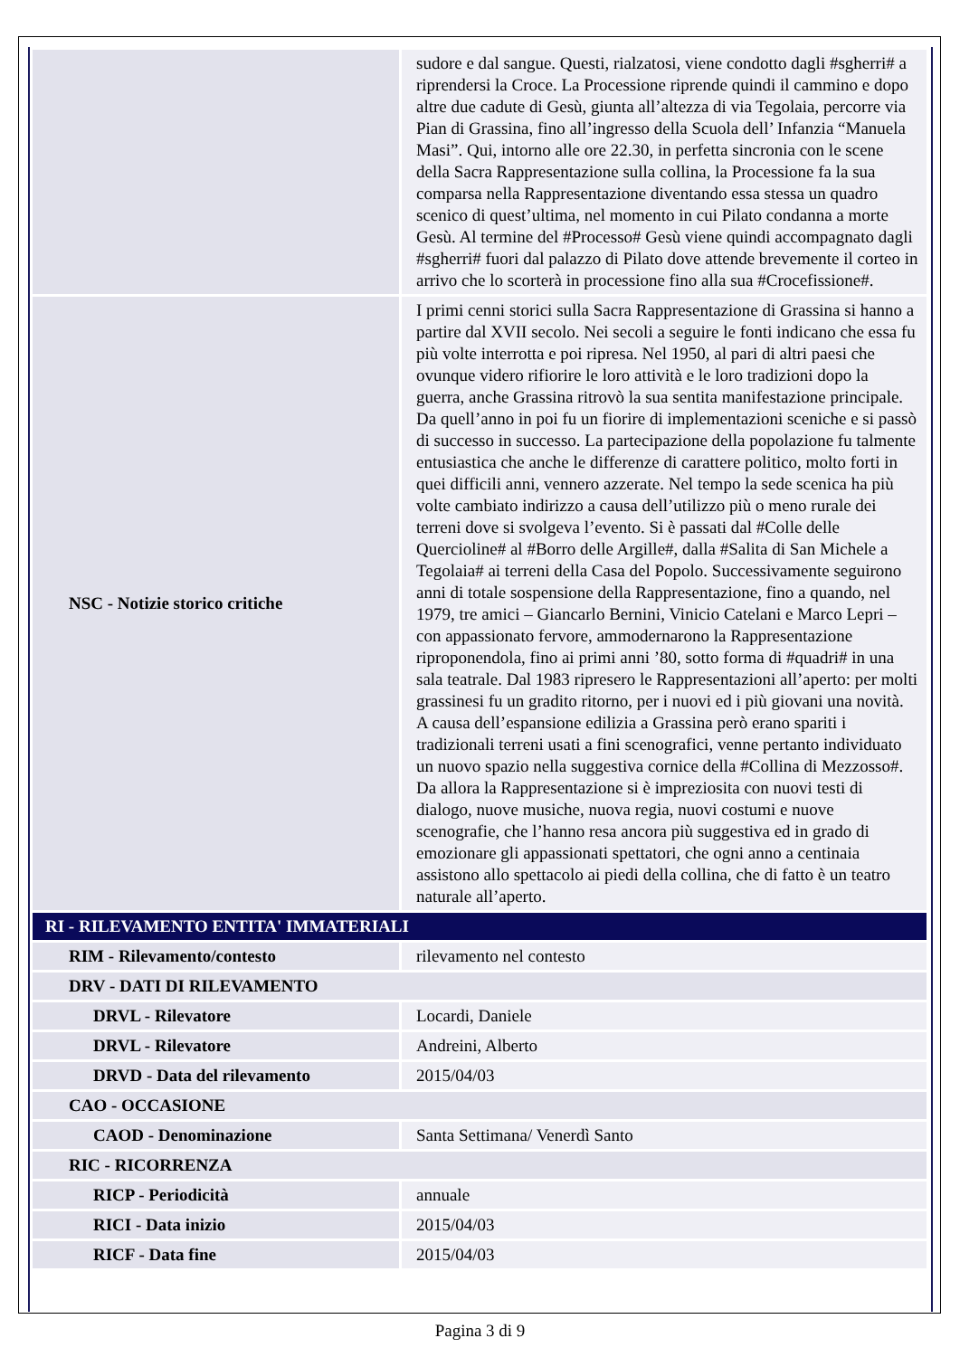| | sudore e dal sangue. Questi, rialzatosi, viene condotto dagli #sgherri# a riprendersi la Croce. La Processione riprende quindi il cammino e dopo altre due cadute di Gesù, giunta all’altezza di via Tegolaia, percorre via Pian di Grassina, fino all’ingresso della Scuola dell’ Infanzia “Manuela Masi”. Qui, intorno alle ore 22.30, in perfetta sincronia con le scene della Sacra Rappresentazione sulla collina, la Processione fa la sua comparsa nella Rappresentazione diventando essa stessa un quadro scenico di quest’ultima, nel momento in cui Pilato condanna a morte Gesù. Al termine del #Processo# Gesù viene quindi accompagnato dagli #sgherri# fuori dal palazzo di Pilato dove attende brevemente il corteo in arrivo che lo scorterà in processione fino alla sua #Crocefissione#. |
| NSC - Notizie storico critiche | I primi cenni storici sulla Sacra Rappresentazione di Grassina si hanno a partire dal XVII secolo. Nei secoli a seguire le fonti indicano che essa fu più volte interrotta e poi ripresa. Nel 1950, al pari di altri paesi che ovunque videro rifiorire le loro attività e le loro tradizioni dopo la guerra, anche Grassina ritrovò la sua sentita manifestazione principale. Da quell’anno in poi fu un fiorire di implementazioni sceniche e si passò di successo in successo. La partecipazione della popolazione fu talmente entusiastica che anche le differenze di carattere politico, molto forti in quei difficili anni, vennero azzerate. Nel tempo la sede scenica ha più volte cambiato indirizzo a causa dell’utilizzo più o meno rurale dei terreni dove si svolgeva l’evento. Si è passati dal #Colle delle Quercioline# al #Borro delle Argille#, dalla #Salita di San Michele a Tegolaia# ai terreni della Casa del Popolo. Successivamente seguirono anni di totale sospensione della Rappresentazione, fino a quando, nel 1979, tre amici – Giancarlo Bernini, Vinicio Catelani e Marco Lepri – con appassionato fervore, ammodernarono la Rappresentazione riproponendola, fino ai primi anni ’80, sotto forma di #quadri# in una sala teatrale. Dal 1983 ripresero le Rappresentazioni all’aperto: per molti grassinesi fu un gradito ritorno, per i nuovi ed i più giovani una novità. A causa dell’espansione edilizia a Grassina però erano spariti i tradizionali terreni usati a fini scenografici, venne pertanto individuato un nuovo spazio nella suggestiva cornice della #Collina di Mezzosso#. Da allora la Rappresentazione si è impreziosita con nuovi testi di dialogo, nuove musiche, nuova regia, nuovi costumi e nuove scenografie, che l’hanno resa ancora più suggestiva ed in grado di emozionare gli appassionati spettatori, che ogni anno a centinaia assistono allo spettacolo ai piedi della collina, che di fatto è un teatro naturale all’aperto. |
| RI - RILEVAMENTO ENTITA' IMMATERIALI | |
| RIM - Rilevamento/contesto | rilevamento nel contesto |
| DRV - DATI DI RILEVAMENTO | |
| DRVL - Rilevatore | Locardi, Daniele |
| DRVL - Rilevatore | Andreini, Alberto |
| DRVD - Data del rilevamento | 2015/04/03 |
| CAO - OCCASIONE | |
| CAOD - Denominazione | Santa Settimana/ Venerdì Santo |
| RIC - RICORRENZA | |
| RICP - Periodicità | annuale |
| RICI - Data inizio | 2015/04/03 |
| RICF - Data fine | 2015/04/03 |
Pagina 3 di 9